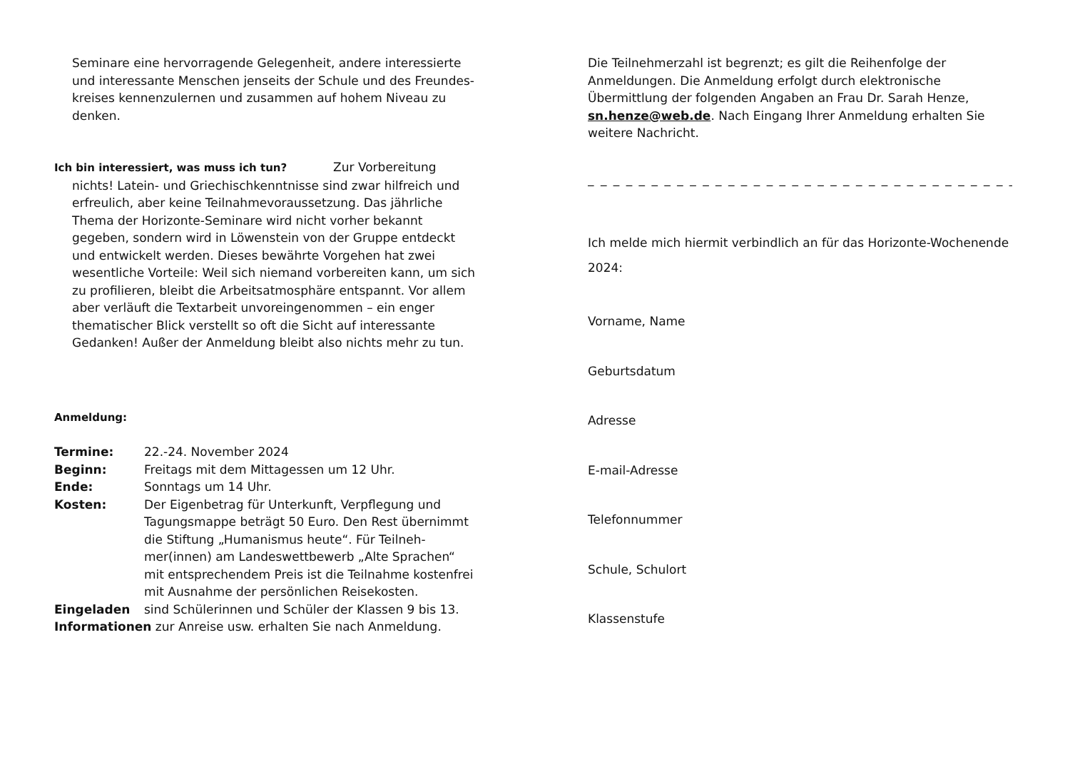Seminare eine hervorragende Gelegenheit, andere interessierte und interessante Menschen jenseits der Schule und des Freundes-kreises kennenzulernen und zusammen auf hohem Niveau zu denken.
Ich bin interessiert, was muss ich tun? Zur Vorbereitung nichts! Latein- und Griechischkenntnisse sind zwar hilfreich und erfreulich, aber keine Teilnahmevoraussetzung. Das jährliche Thema der Horizonte-Seminare wird nicht vorher bekannt gegeben, sondern wird in Löwenstein von der Gruppe entdeckt und entwickelt werden. Dieses bewährte Vorgehen hat zwei wesentliche Vorteile: Weil sich niemand vorbereiten kann, um sich zu profilieren, bleibt die Arbeitsatmosphäre entspannt. Vor allem aber verläuft die Textarbeit unvoreingenommen – ein enger thematischer Blick verstellt so oft die Sicht auf interessante Gedanken! Außer der Anmeldung bleibt also nichts mehr zu tun.
Anmeldung:
| Termine: | 22.-24. November 2024 |
| Beginn: | Freitags mit dem Mittagessen um 12 Uhr. |
| Ende: | Sonntags um 14 Uhr. |
| Kosten: | Der Eigenbetrag für Unterkunft, Verpflegung und Tagungsmappe beträgt 50 Euro. Den Rest übernimmt die Stiftung „Humanismus heute“. Für Teilneh-mer(innen) am Landeswettbewerb „Alte Sprachen“ mit entsprechendem Preis ist die Teilnahme kostenfrei mit Ausnahme der persönlichen Reisekosten. |
| Eingeladen | sind Schülerinnen und Schüler der Klassen 9 bis 13. |
Informationen zur Anreise usw. erhalten Sie nach Anmeldung.
Die Teilnehmerzahl ist begrenzt; es gilt die Reihenfolge der Anmeldungen. Die Anmeldung erfolgt durch elektronische Übermittlung der folgenden Angaben an Frau Dr. Sarah Henze, sn.henze@web.de. Nach Eingang Ihrer Anmeldung erhalten Sie weitere Nachricht.
_ _ _ _ _ _ _ _ _ _ _ _ _ _ _ _ _ _ _ _ _ _ _ _ _ _ _ _ _ _ _ _ _ _ _ _ _ _ _
Ich melde mich hiermit verbindlich an für das Horizonte-Wochenende 2024:
Vorname, Name
Geburtsdatum
Adresse
E-mail-Adresse
Telefonnummer
Schule, Schulort
Klassenstufe